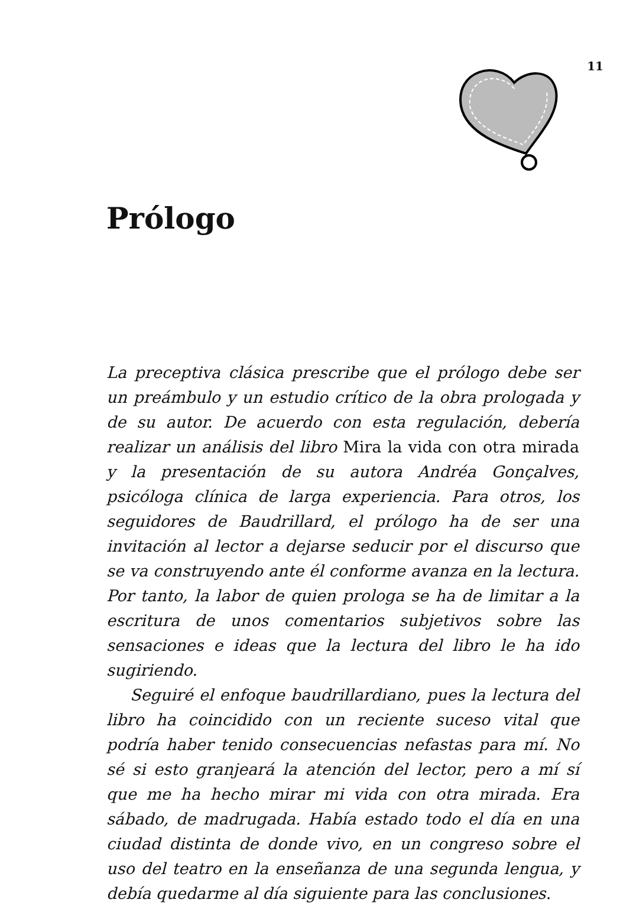11
Prólogo
La preceptiva clásica prescribe que el prólogo debe ser un preámbulo y un estudio crítico de la obra prologada y de su autor. De acuerdo con esta regulación, debería realizar un análisis del libro Mira la vida con otra mirada y la presentación de su autora Andréa Gonçalves, psicóloga clínica de larga experiencia. Para otros, los seguidores de Baudrillard, el prólogo ha de ser una invitación al lector a dejarse seducir por el discurso que se va construyendo ante él conforme avanza en la lectura. Por tanto, la labor de quien prologa se ha de limitar a la escritura de unos comentarios subjetivos sobre las sensaciones e ideas que la lectura del libro le ha ido sugiriendo.
Seguiré el enfoque baudrillardiano, pues la lectura del libro ha coincidido con un reciente suceso vital que podría haber tenido consecuencias nefastas para mí. No sé si esto granjeará la atención del lector, pero a mí sí que me ha hecho mirar mi vida con otra mirada. Era sábado, de madrugada. Había estado todo el día en una ciudad distinta de donde vivo, en un congreso sobre el uso del teatro en la enseñanza de una segunda lengua, y debía quedarme al día siguiente para las conclusiones.